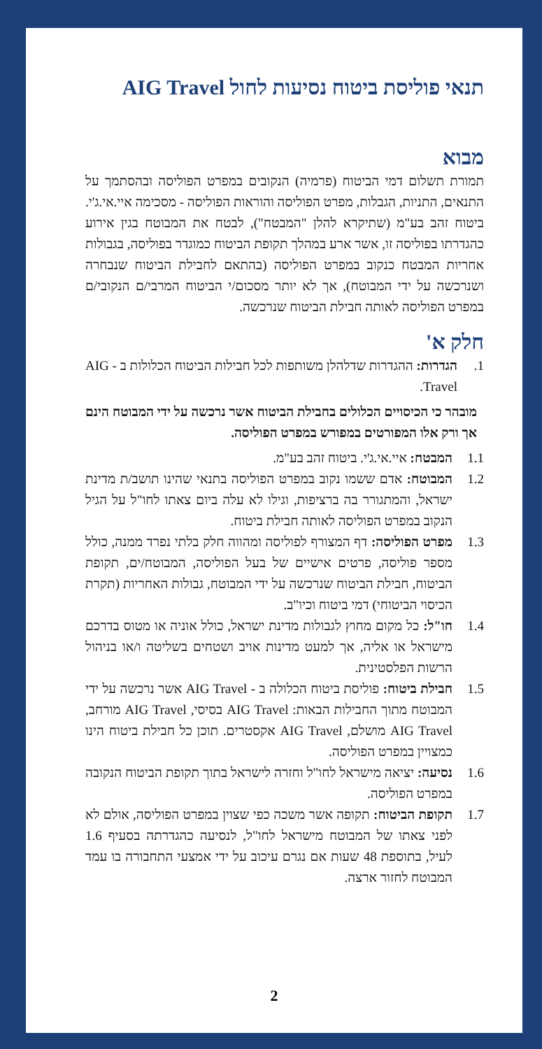תנאי פוליסת ביטוח נסיעות לחול AIG Travel
מבוא
תמורת תשלום דמי הביטוח (פרמיה) הנקובים במפרט הפוליסה ובהסתמך על התנאים, התניות, הגבלות, מפרט הפוליסה והוראות הפוליסה - מסכימה איי.אי.ג'י. ביטוח זהב בע"מ (שתיקרא להלן "המבטח"), לבטח את המבוטח בגין אירוע כהגדרתו בפוליסה זו, אשר ארע במהלך תקופת הביטוח כמוגדר בפוליסה, בגבולות אחריות המבטח כנקוב במפרט הפוליסה (בהתאם לחבילת הביטוח שנבחרה ושנרכשה על ידי המבוטח), אך לא יותר מסכום/י הביטוח המרבי/ם הנקובי/ם במפרט הפוליסה לאותה חבילת הביטוח שנרכשה.
חלק א'
1. הגדרות: ההגדרות שדלהלן משותפות לכל חבילות הביטוח הכלולות ב - AIG Travel.
מובהר כי הכיסויים הכלולים בחבילת הביטוח אשר נרכשה על ידי המבוטח הינם אך ורק אלו המפורטים במפורש במפרט הפוליסה.
1.1 המבטח: איי.אי.ג'י. ביטוח זהב בע"מ.
1.2 המבוטח: אדם ששמו נקוב במפרט הפוליסה בתנאי שהינו תושב/ת מדינת ישראל, והמתגורר בה ברציפות, וגילו לא עלה ביום צאתו לחו"ל על הגיל הנקוב במפרט הפוליסה לאותה חבילת ביטוח.
1.3 מפרט הפוליסה: דף המצורף לפוליסה ומהווה חלק בלתי נפרד ממנה, כולל מספר פוליסה, פרטים אישיים של בעל הפוליסה, המבוטח/ים, תקופת הביטוח, חבילת הביטוח שנרכשה על ידי המבוטח, גבולות האחריות (תקרת הכיסוי הביטוחי) דמי ביטוח וכיו"ב.
1.4 חו"ל: כל מקום מחוץ לגבולות מדינת ישראל, כולל אוניה או מטוס בדרכם מישראל או אליה, אך למעט מדינות אויב ושטחים בשליטה ו/או בניהול הרשות הפלסטינית.
1.5 חבילת ביטוח: פוליסת ביטוח הכלולה ב - AIG Travel אשר נרכשה על ידי המבוטח מתוך החבילות הבאות: AIG Travel בסיסי, AIG Travel מורחב, AIG Travel מושלם, AIG Travel אקסטרים. תוכן כל חבילת ביטוח הינו כמצויין במפרט הפוליסה.
1.6 נסיעה: יציאה מישראל לחו"ל וחזרה לישראל בתוך תקופת הביטוח הנקובה במפרט הפוליסה.
1.7 תקופת הביטוח: תקופה אשר משכה כפי שצוין במפרט הפוליסה, אולם לא לפני צאתו של המבוטח מישראל לחו"ל, לנסיעה כהגדרתה בסעיף 1.6 לעיל, בתוספת 48 שעות אם נגרם עיכוב על ידי אמצעי התחבורה בו עמד המבוטח לחזור ארצה.
2